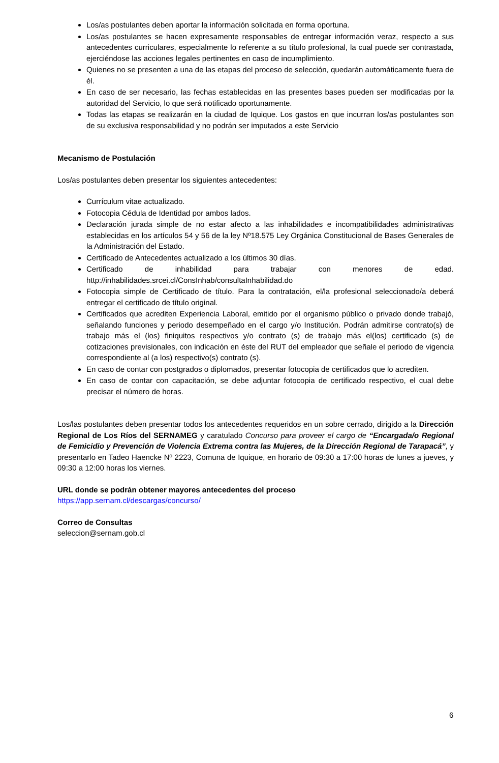Los/as postulantes deben aportar la información solicitada en forma oportuna.
Los/as postulantes se hacen expresamente responsables de entregar información veraz, respecto a sus antecedentes curriculares, especialmente lo referente a su título profesional, la cual puede ser contrastada, ejerciéndose las acciones legales pertinentes en caso de incumplimiento.
Quienes no se presenten a una de las etapas del proceso de selección, quedarán automáticamente fuera de él.
En caso de ser necesario, las fechas establecidas en las presentes bases pueden ser modificadas por la autoridad del Servicio, lo que será notificado oportunamente.
Todas las etapas se realizarán en la ciudad de Iquique. Los gastos en que incurran los/as postulantes son de su exclusiva responsabilidad y no podrán ser imputados a este Servicio
Mecanismo de Postulación
Los/as postulantes deben presentar los siguientes antecedentes:
Currículum vitae actualizado.
Fotocopia Cédula de Identidad por ambos lados.
Declaración jurada simple de no estar afecto a las inhabilidades e incompatibilidades administrativas establecidas en los artículos 54 y 56 de la ley Nº18.575 Ley Orgánica Constitucional de Bases Generales de la Administración del Estado.
Certificado de Antecedentes actualizado a los últimos 30 días.
Certificado de inhabilidad para trabajar con menores de edad. http://inhabilidades.srcei.cl/ConsInhab/consultaInhabilidad.do
Fotocopia simple de Certificado de título. Para la contratación, el/la profesional seleccionado/a deberá entregar el certificado de título original.
Certificados que acrediten Experiencia Laboral, emitido por el organismo público o privado donde trabajó, señalando funciones y periodo desempeñado en el cargo y/o Institución. Podrán admitirse contrato(s) de trabajo más el (los) finiquitos respectivos y/o contrato (s) de trabajo más el(los) certificado (s) de cotizaciones previsionales, con indicación en éste del RUT del empleador que señale el periodo de vigencia correspondiente al (a los) respectivo(s) contrato (s).
En caso de contar con postgrados o diplomados, presentar fotocopia de certificados que lo acrediten.
En caso de contar con capacitación, se debe adjuntar fotocopia de certificado respectivo, el cual debe precisar el número de horas.
Los/las postulantes deben presentar todos los antecedentes requeridos en un sobre cerrado, dirigido a la Dirección Regional de Los Ríos del SERNAMEG y caratulado Concurso para proveer el cargo de “Encargada/o Regional de Femicidio y Prevención de Violencia Extrema contra las Mujeres, de la Dirección Regional de Tarapacá”, y presentarlo en Tadeo Haencke Nº 2223, Comuna de Iquique, en horario de 09:30 a 17:00 horas de lunes a jueves, y 09:30 a 12:00 horas los viernes.
URL donde se podrán obtener mayores antecedentes del proceso
https://app.sernam.cl/descargas/concurso/
Correo de Consultas
seleccion@sernam.gob.cl
6